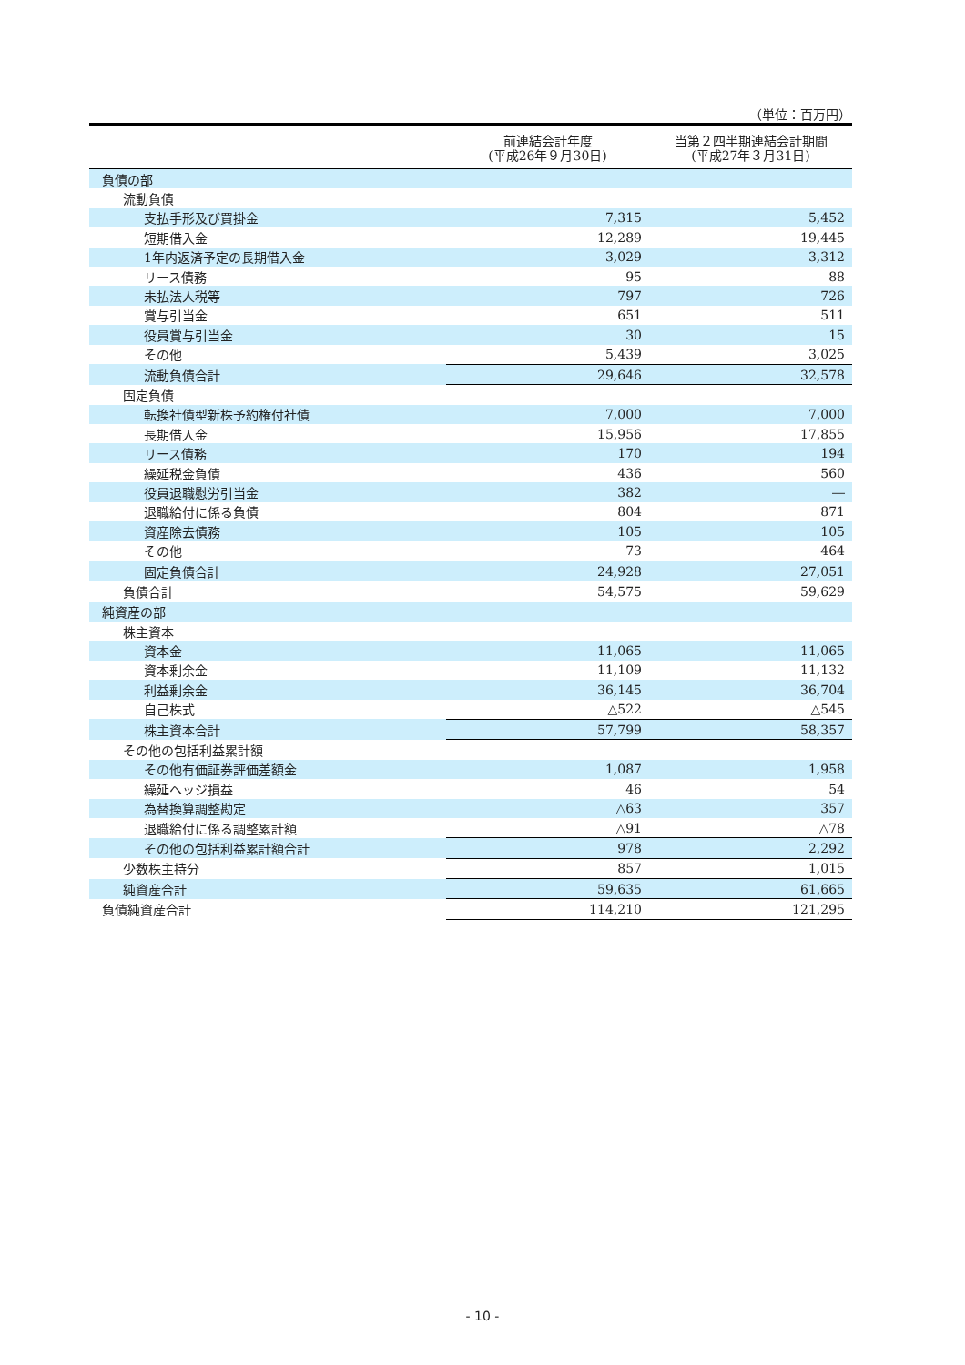（単位：百万円）
| | 前連結会計年度 (平成26年９月30日) | 当第２四半期連結会計期間 (平成27年３月31日) |
| --- | --- | --- |
| 負債の部 | | |
| 流動負債 | | |
| 支払手形及び買掛金 | 7,315 | 5,452 |
| 短期借入金 | 12,289 | 19,445 |
| 1年内返済予定の長期借入金 | 3,029 | 3,312 |
| リース債務 | 95 | 88 |
| 未払法人税等 | 797 | 726 |
| 賞与引当金 | 651 | 511 |
| 役員賞与引当金 | 30 | 15 |
| その他 | 5,439 | 3,025 |
| 流動負債合計 | 29,646 | 32,578 |
| 固定負債 | | |
| 転換社債型新株予約権付社債 | 7,000 | 7,000 |
| 長期借入金 | 15,956 | 17,855 |
| リース債務 | 170 | 194 |
| 繰延税金負債 | 436 | 560 |
| 役員退職慰労引当金 | 382 | ― |
| 退職給付に係る負債 | 804 | 871 |
| 資産除去債務 | 105 | 105 |
| その他 | 73 | 464 |
| 固定負債合計 | 24,928 | 27,051 |
| 負債合計 | 54,575 | 59,629 |
| 純資産の部 | | |
| 株主資本 | | |
| 資本金 | 11,065 | 11,065 |
| 資本剰余金 | 11,109 | 11,132 |
| 利益剰余金 | 36,145 | 36,704 |
| 自己株式 | △522 | △545 |
| 株主資本合計 | 57,799 | 58,357 |
| その他の包括利益累計額 | | |
| その他有価証券評価差額金 | 1,087 | 1,958 |
| 繰延ヘッジ損益 | 46 | 54 |
| 為替換算調整勘定 | △63 | 357 |
| 退職給付に係る調整累計額 | △91 | △78 |
| その他の包括利益累計額合計 | 978 | 2,292 |
| 少数株主持分 | 857 | 1,015 |
| 純資産合計 | 59,635 | 61,665 |
| 負債純資産合計 | 114,210 | 121,295 |
- 10 -